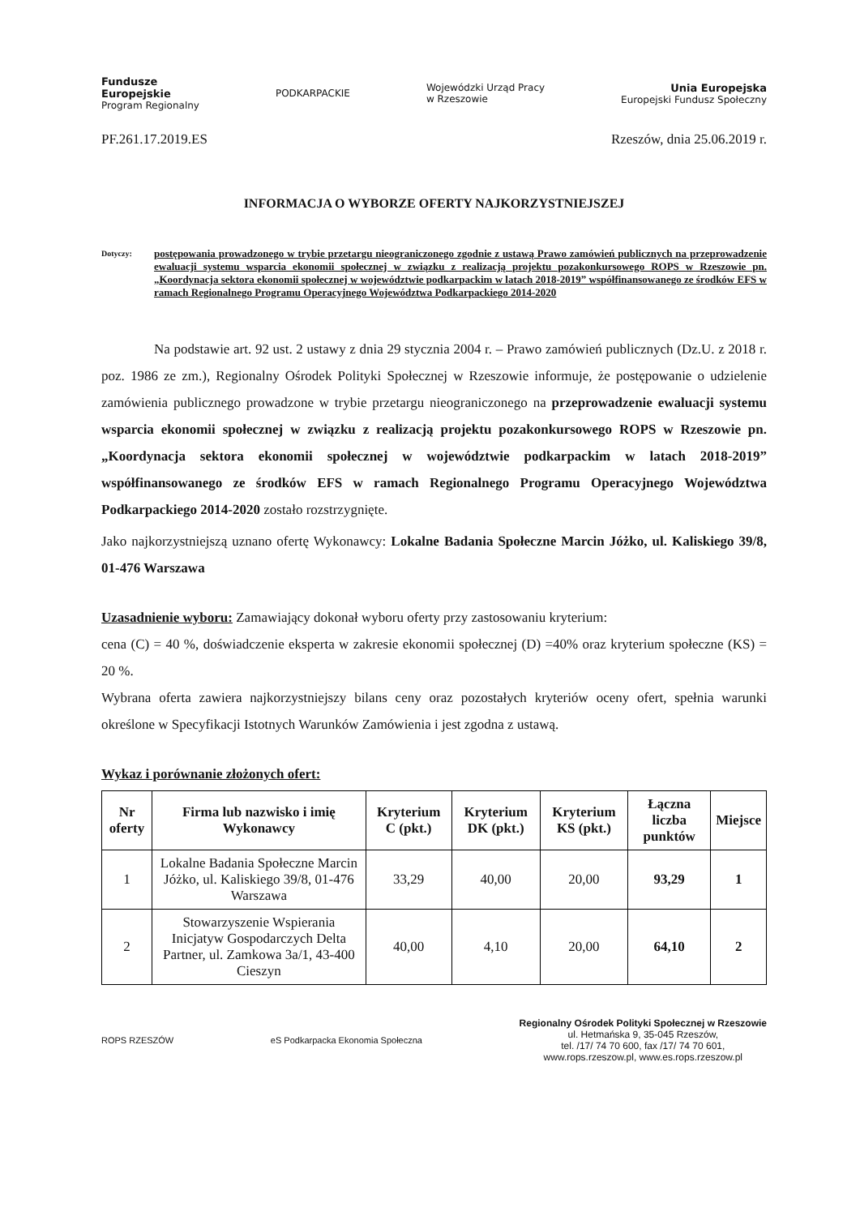Fundusze
Europejskie
Program Regionalny
PODKARPACKIE
Wojewódzki Urząd Pracy
w Rzeszowie
Unia Europejska
Europejski Fundusz Społeczny
PF.261.17.2019.ES Rzeszów, dnia 25.06.2019 r.
INFORMACJA O WYBORZE OFERTY NAJKORZYSTNIEJSZEJ
Dotyczy:
postępowania prowadzonego w trybie przetargu nieograniczonego zgodnie z ustawą Prawo zamówień publicznych na przeprowadzenie ewaluacji systemu wsparcia ekonomii społecznej w związku z realizacją projektu pozakonkursowego ROPS w Rzeszowie pn. „Koordynacja sektora ekonomii społecznej w województwie podkarpackim w latach 2018-2019” współfinansowanego ze środków EFS w ramach Regionalnego Programu Operacyjnego Województwa Podkarpackiego 2014-2020
Na podstawie art. 92 ust. 2 ustawy z dnia 29 stycznia 2004 r. – Prawo zamówień publicznych (Dz.U. z 2018 r. poz. 1986 ze zm.), Regionalny Ośrodek Polityki Społecznej w Rzeszowie informuje, że postępowanie o udzielenie zamówienia publicznego prowadzone w trybie przetargu nieograniczonego na przeprowadzenie ewaluacji systemu wsparcia ekonomii społecznej w związku z realizacją projektu pozakonkursowego ROPS w Rzeszowie pn. „Koordynacja sektora ekonomii społecznej w województwie podkarpackim w latach 2018-2019” współfinansowanego ze środków EFS w ramach Regionalnego Programu Operacyjnego Województwa Podkarpackiego 2014-2020 zostało rozstrzygnięte.
Jako najkorzystniejszą uznano ofertę Wykonawcy: Lokalne Badania Społeczne Marcin Jóżko, ul. Kaliskiego 39/8, 01-476 Warszawa
Uzasadnienie wyboru: Zamawiający dokonał wyboru oferty przy zastosowaniu kryterium:
cena (C) = 40 %, doświadczenie eksperta w zakresie ekonomii społecznej (D) =40% oraz kryterium społeczne (KS) = 20 %.
Wybrana oferta zawiera najkorzystniejszy bilans ceny oraz pozostałych kryteriów oceny ofert, spełnia warunki określone w Specyfikacji Istotnych Warunków Zamówienia i jest zgodna z ustawą.
Wykaz i porównanie złożonych ofert:
| Nr oferty | Firma lub nazwisko i imię Wykonawcy | Kryterium C (pkt.) | Kryterium DK (pkt.) | Kryterium KS (pkt.) | Łączna liczba punktów | Miejsce |
| --- | --- | --- | --- | --- | --- | --- |
| 1 | Lokalne Badania Społeczne Marcin Jóżko, ul. Kaliskiego 39/8, 01-476 Warszawa | 33,29 | 40,00 | 20,00 | 93,29 | 1 |
| 2 | Stowarzyszenie Wspierania Inicjatyw Gospodarczych Delta Partner, ul. Zamkowa 3a/1, 43-400 Cieszyn | 40,00 | 4,10 | 20,00 | 64,10 | 2 |
ROPS RZESZÓW
eS Podkarpacka Ekonomia Społeczna
Regionalny Ośrodek Polityki Społecznej w Rzeszowie
ul. Hetmańska 9, 35-045 Rzeszów,
tel. /17/ 74 70 600, fax /17/ 74 70 601,
www.rops.rzeszow.pl, www.es.rops.rzeszow.pl